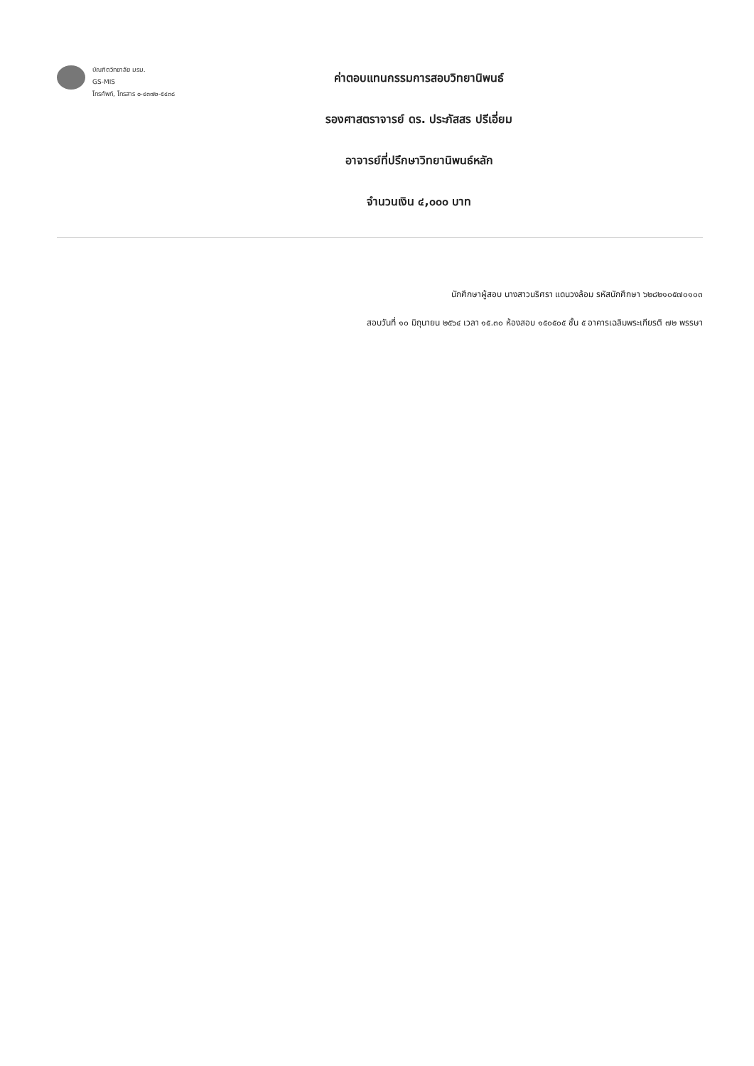บัณฑิตวิทยาลัย มรม.
GS-MIS
โทรศัพท์, โทรสาร ๐-๔๓๗๒-๕๔๓๘
ค่าตอบแทนกรรมการสอบวิทยานิพนธ์
รองศาสตราจารย์ ดร. ประภัสสร ปรีเอี่ยม
อาจารย์ที่ปรึกษาวิทยานิพนธ์หลัก
จำนวนเงิน ๔,๐๐๐ บาท
นักศึกษาผู้สอบ นางสาวนริศรา แดนวงล้อม รหัสนักศึกษา ๖๒๘๒๑๐๕๗๐๑๐๓
สอบวันที่ ๑๐ มิถุนายน ๒๕๖๔ เวลา ๑๕.๓๐ ห้องสอบ ๑๕๐๕๐๕ ชั้น ๕ อาคารเฉลิมพระเกียรติ ๗๒ พรรษา